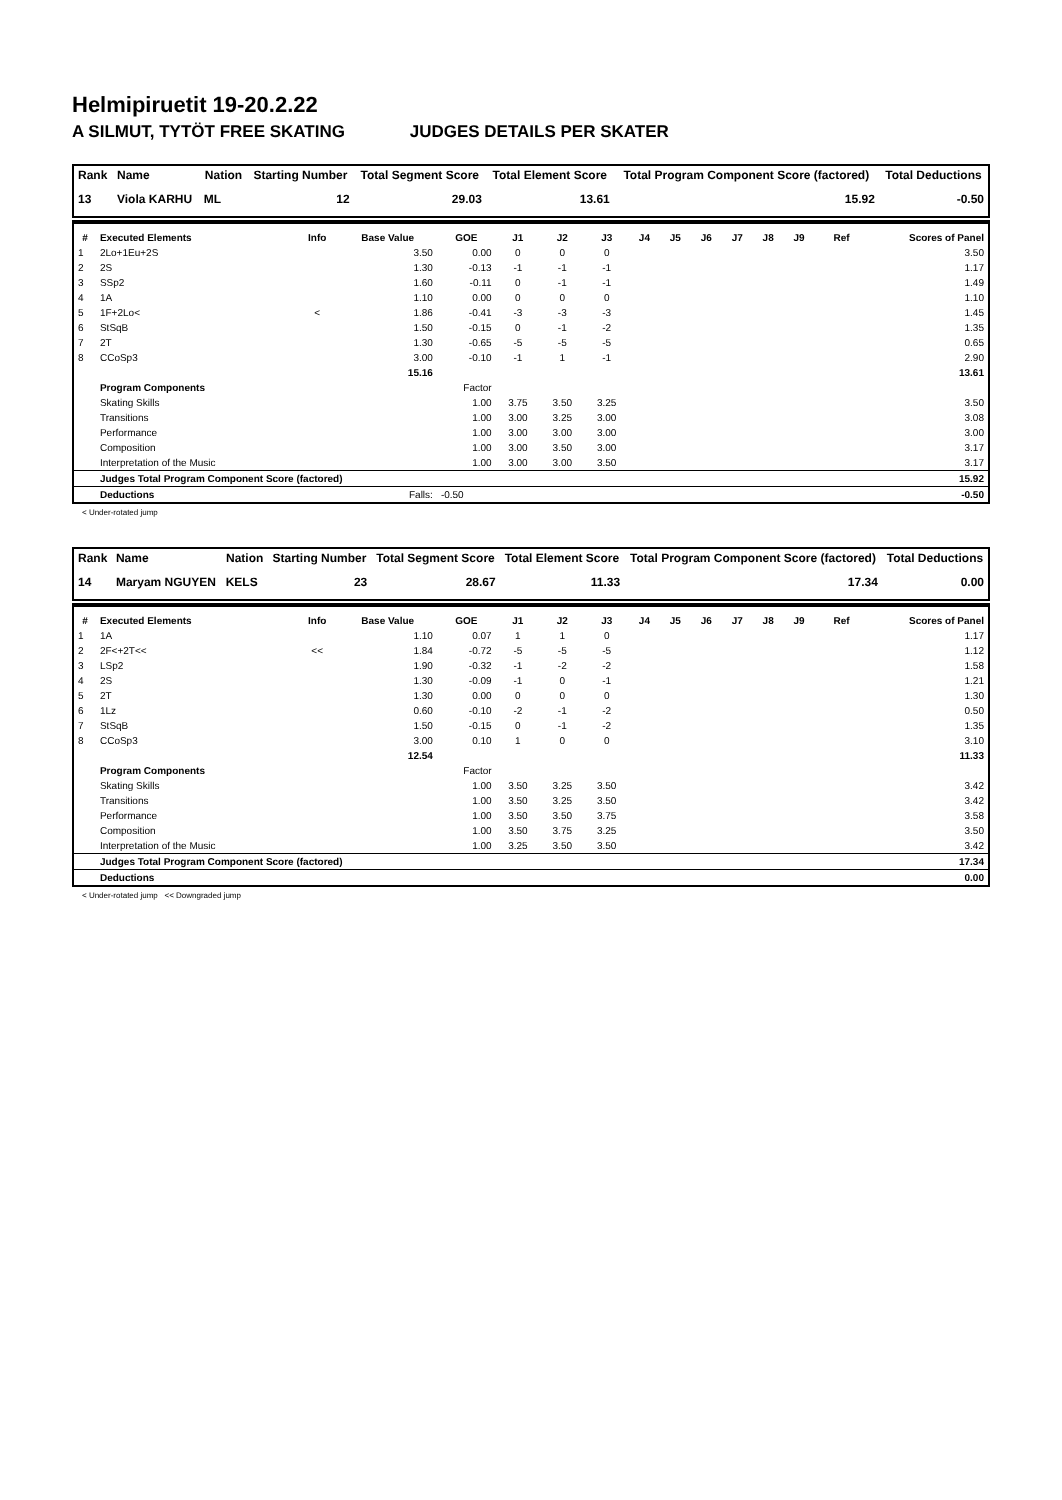Helmipiruetit 19-20.2.22
A SILMUT, TYTÖT FREE SKATING JUDGES DETAILS PER SKATER
| Rank | Name | Nation | Starting Number | Total Segment Score | Total Element Score | Total Program Component Score (factored) | Total Deductions |
| --- | --- | --- | --- | --- | --- | --- | --- |
| 13 | Viola KARHU | ML | 12 | 29.03 | 13.61 | 15.92 | -0.50 |
| # | Executed Elements | Info | Base Value | GOE | J1 | J2 | J3 | J4 | J5 | J6 | J7 | J8 | J9 | Ref | Scores of Panel |
| --- | --- | --- | --- | --- | --- | --- | --- | --- | --- | --- | --- | --- | --- | --- | --- |
| 1 | 2Lo+1Eu+2S | | 3.50 | 0.00 | 0 | 0 | 0 | | | | | | | | 3.50 |
| 2 | 2S | | 1.30 | -0.13 | -1 | -1 | -1 | | | | | | | | 1.17 |
| 3 | SSp2 | | 1.60 | -0.11 | 0 | -1 | -1 | | | | | | | | 1.49 |
| 4 | 1A | | 1.10 | 0.00 | 0 | 0 | 0 | | | | | | | | 1.10 |
| 5 | 1F+2Lo< | < | 1.86 | -0.41 | -3 | -3 | -3 | | | | | | | | 1.45 |
| 6 | StSqB | | 1.50 | -0.15 | 0 | -1 | -2 | | | | | | | | 1.35 |
| 7 | 2T | | 1.30 | -0.65 | -5 | -5 | -5 | | | | | | | | 0.65 |
| 8 | CCoSp3 | | 3.00 | -0.10 | -1 | 1 | -1 | | | | | | | | 2.90 |
| | | | 15.16 | | | | | | | | | | | | 13.61 |
| | Program Components | | | Factor | | | | | | | | | | | |
| | Skating Skills | | | 1.00 | 3.75 | 3.50 | 3.25 | | | | | | | | 3.50 |
| | Transitions | | | 1.00 | 3.00 | 3.25 | 3.00 | | | | | | | | 3.08 |
| | Performance | | | 1.00 | 3.00 | 3.00 | 3.00 | | | | | | | | 3.00 |
| | Composition | | | 1.00 | 3.00 | 3.50 | 3.00 | | | | | | | | 3.17 |
| | Interpretation of the Music | | | 1.00 | 3.00 | 3.00 | 3.50 | | | | | | | | 3.17 |
| | Judges Total Program Component Score (factored) | | | | | | | | | | | | | | 15.92 |
| | Deductions | | Falls: | -0.50 | | | | | | | | | | | -0.50 |
< Under-rotated jump
| Rank | Name | Nation | Starting Number | Total Segment Score | Total Element Score | Total Program Component Score (factored) | Total Deductions |
| --- | --- | --- | --- | --- | --- | --- | --- |
| 14 | Maryam NGUYEN | KELS | 23 | 28.67 | 11.33 | 17.34 | 0.00 |
| # | Executed Elements | Info | Base Value | GOE | J1 | J2 | J3 | J4 | J5 | J6 | J7 | J8 | J9 | Ref | Scores of Panel |
| --- | --- | --- | --- | --- | --- | --- | --- | --- | --- | --- | --- | --- | --- | --- | --- |
| 1 | 1A | | 1.10 | 0.07 | 1 | 1 | 0 | | | | | | | | 1.17 |
| 2 | 2F<+2T<< | << | 1.84 | -0.72 | -5 | -5 | -5 | | | | | | | | 1.12 |
| 3 | LSp2 | | 1.90 | -0.32 | -1 | -2 | -2 | | | | | | | | 1.58 |
| 4 | 2S | | 1.30 | -0.09 | -1 | 0 | -1 | | | | | | | | 1.21 |
| 5 | 2T | | 1.30 | 0.00 | 0 | 0 | 0 | | | | | | | | 1.30 |
| 6 | 1Lz | | 0.60 | -0.10 | -2 | -1 | -2 | | | | | | | | 0.50 |
| 7 | StSqB | | 1.50 | -0.15 | 0 | -1 | -2 | | | | | | | | 1.35 |
| 8 | CCoSp3 | | 3.00 | 0.10 | 1 | 0 | 0 | | | | | | | | 3.10 |
| | | | 12.54 | | | | | | | | | | | | 11.33 |
| | Program Components | | | Factor | | | | | | | | | | | |
| | Skating Skills | | | 1.00 | 3.50 | 3.25 | 3.50 | | | | | | | | 3.42 |
| | Transitions | | | 1.00 | 3.50 | 3.25 | 3.50 | | | | | | | | 3.42 |
| | Performance | | | 1.00 | 3.50 | 3.50 | 3.75 | | | | | | | | 3.58 |
| | Composition | | | 1.00 | 3.50 | 3.75 | 3.25 | | | | | | | | 3.50 |
| | Interpretation of the Music | | | 1.00 | 3.25 | 3.50 | 3.50 | | | | | | | | 3.42 |
| | Judges Total Program Component Score (factored) | | | | | | | | | | | | | | 17.34 |
| | Deductions | | | | | | | | | | | | | | 0.00 |
< Under-rotated jump << Downgraded jump